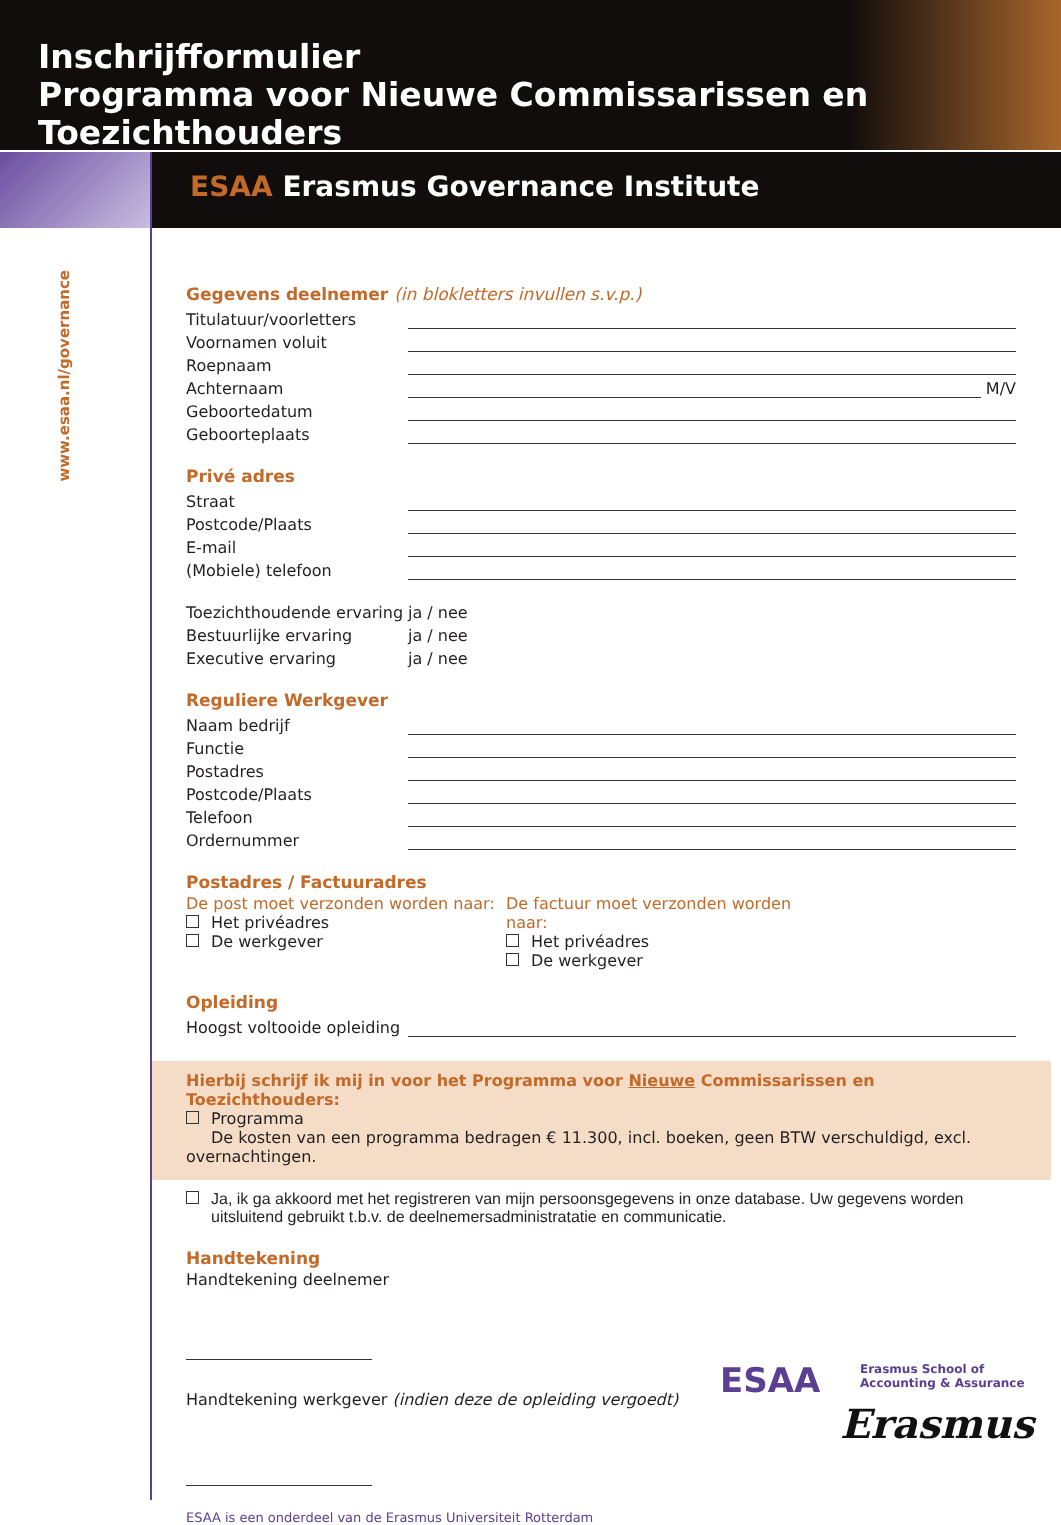Inschrijfformulier
Programma voor Nieuwe Commissarissen en Toezichthouders
ESAA Erasmus Governance Institute
www.esaa.nl/governance
Gegevens deelnemer (in blokletters invullen s.v.p.)
Titulatuur/voorletters
Voornamen voluit
Roepnaam
Achternaam M/V
Geboortedatum
Geboorteplaats
Privé adres
Straat
Postcode/Plaats
E-mail
(Mobiele) telefoon
Toezichthoudende ervaring ja / nee
Bestuurlijke ervaring ja / nee
Executive ervaring ja / nee
Reguliere Werkgever
Naam bedrijf
Functie
Postadres
Postcode/Plaats
Telefoon
Ordernummer
Postadres / Factuuradres
De post moet verzonden worden naar:
Het privéadres
De werkgever
De factuur moet verzonden worden naar:
Het privéadres
De werkgever
Opleiding
Hoogst voltooide opleiding
Hierbij schrijf ik mij in voor het Programma voor Nieuwe Commissarissen en Toezichthouders:
Programma
De kosten van een programma bedragen € 11.300, incl. boeken, geen BTW verschuldigd, excl. overnachtingen.
Ja, ik ga akkoord met het registreren van mijn persoonsgegevens in onze database. Uw gegevens worden
uitsluitend gebruikt t.b.v. de deelnemersadministratatie en communicatie.
Handtekening
Handtekening deelnemer
Handtekening werkgever (indien deze de opleiding vergoedt)
ESAA is een onderdeel van de Erasmus Universiteit Rotterdam
ESAA
Erasmus School of
Accounting & Assurance
Erasmus